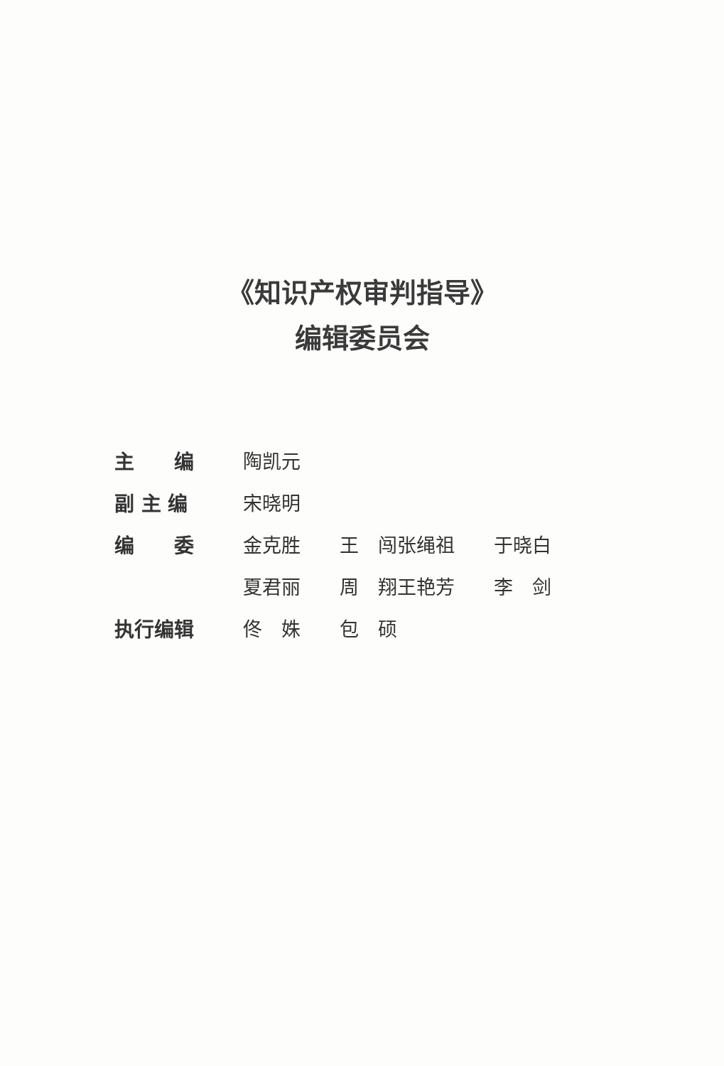《知识产权审判指导》
编辑委员会
| 主 编 | 陶凯元 | | | |
| 副 主 编 | 宋晓明 | | | |
| 编 委 | 金克胜 | 王 闯 | 张绳祖 | 于晓白 |
| | 夏君丽 | 周 翔 | 王艳芳 | 李 剑 |
| 执行编辑 | 佟 姝 | 包 硕 | | |